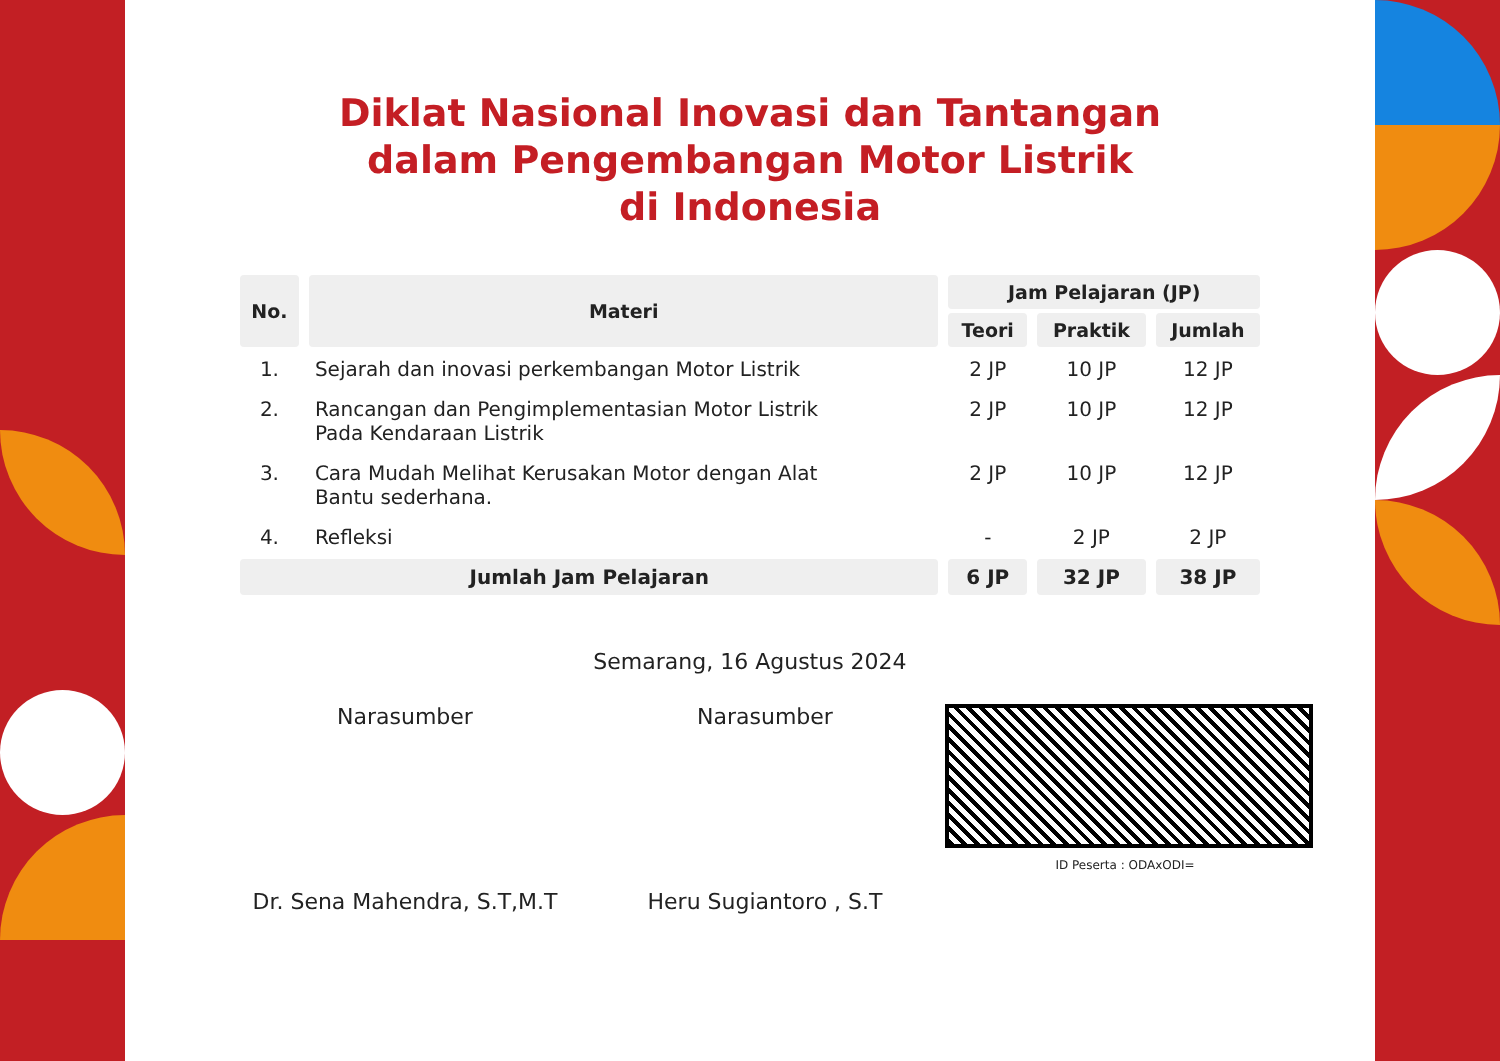Diklat Nasional Inovasi dan Tantangan
dalam Pengembangan Motor Listrik
di Indonesia
| No. | Materi | Jam Pelajaran (JP) | | |
| --- | --- | --- | --- | --- |
| | | Teori | Praktik | Jumlah |
| 1. | Sejarah dan inovasi perkembangan Motor Listrik | 2 JP | 10 JP | 12 JP |
| 2. | Rancangan dan Pengimplementasian Motor Listrik Pada Kendaraan Listrik | 2 JP | 10 JP | 12 JP |
| 3. | Cara Mudah Melihat Kerusakan Motor dengan Alat Bantu sederhana. | 2 JP | 10 JP | 12 JP |
| 4. | Refleksi | - | 2 JP | 2 JP |
| Jumlah Jam Pelajaran | | 6 JP | 32 JP | 38 JP |
Semarang, 16 Agustus 2024
Narasumber
Dr. Sena Mahendra, S.T,M.T
Narasumber
Heru Sugiantoro , S.T
ID Peserta : ODAxODI=